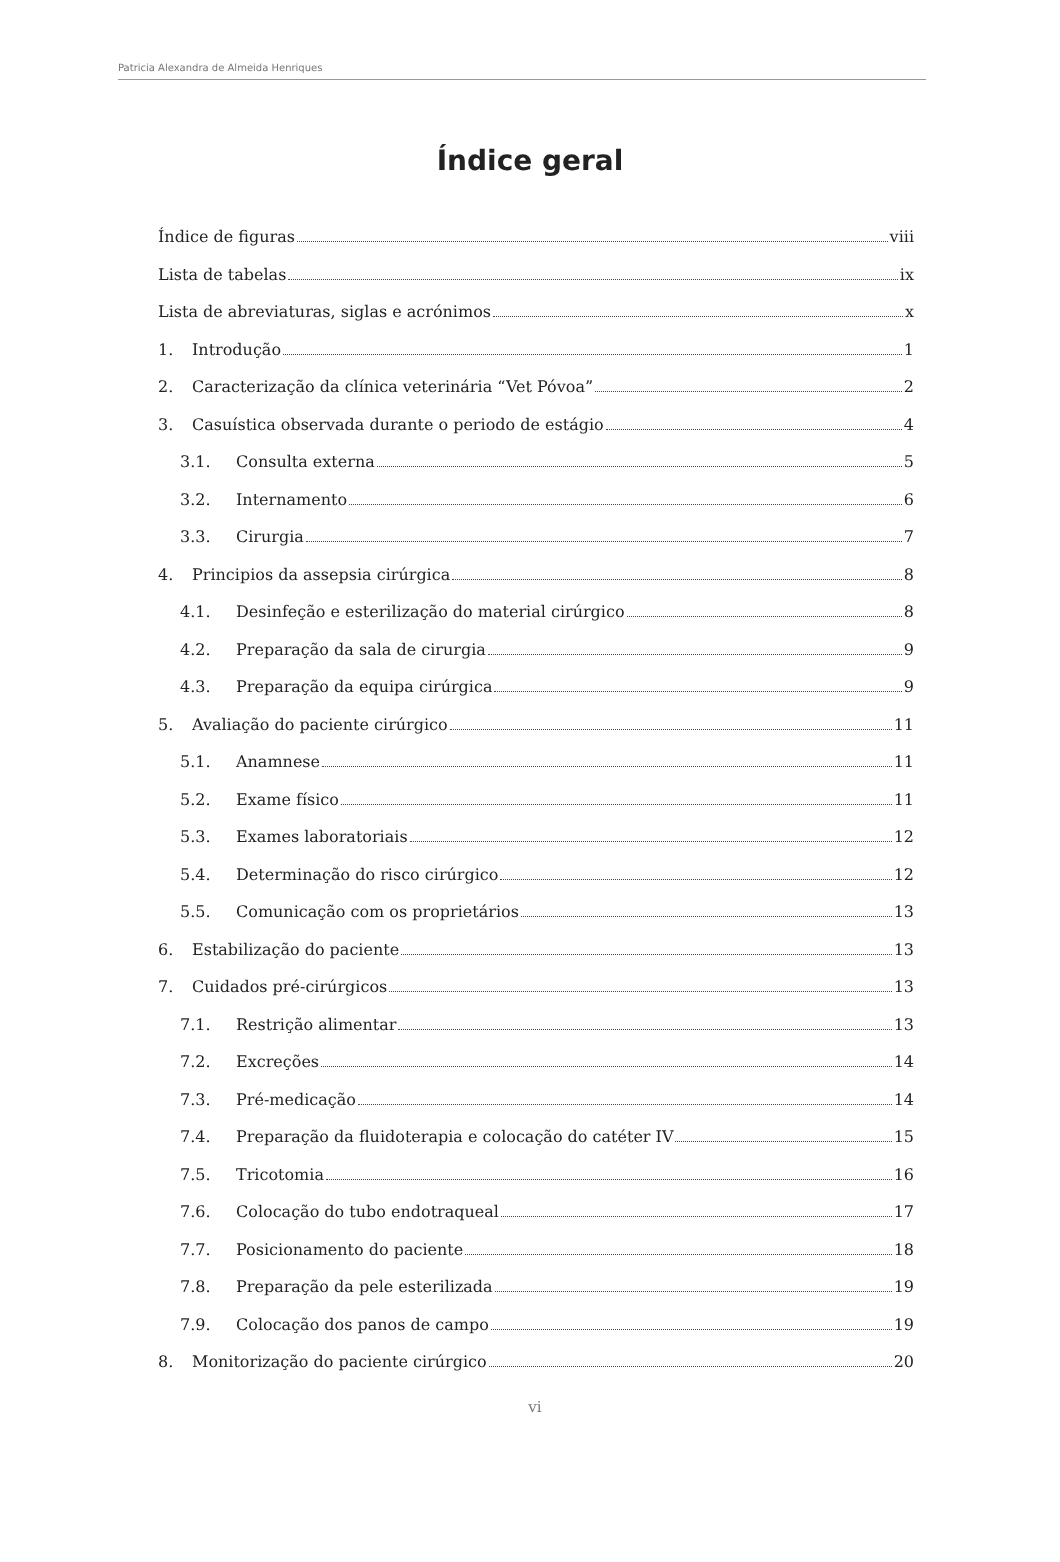Patricia Alexandra de Almeida Henriques
Índice geral
Índice de figuras viii
Lista de tabelas ix
Lista de abreviaturas, siglas e acrónimos x
1. Introdução 1
2. Caracterização da clínica veterinária “Vet Póvoa” 2
3. Casuística observada durante o periodo de estágio 4
3.1. Consulta externa 5
3.2. Internamento 6
3.3. Cirurgia 7
4. Principios da assepsia cirúrgica 8
4.1. Desinfeção e esterilização do material cirúrgico 8
4.2. Preparação da sala de cirurgia 9
4.3. Preparação da equipa cirúrgica 9
5. Avaliação do paciente cirúrgico 11
5.1. Anamnese 11
5.2. Exame físico 11
5.3. Exames laboratoriais 12
5.4. Determinação do risco cirúrgico 12
5.5. Comunicação com os proprietários 13
6. Estabilização do paciente 13
7. Cuidados pré-cirúrgicos 13
7.1. Restrição alimentar 13
7.2. Excreções 14
7.3. Pré-medicação 14
7.4. Preparação da fluidoterapia e colocação do catéter IV 15
7.5. Tricotomia 16
7.6. Colocação do tubo endotraqueal 17
7.7. Posicionamento do paciente 18
7.8. Preparação da pele esterilizada 19
7.9. Colocação dos panos de campo 19
8. Monitorização do paciente cirúrgico 20
vi